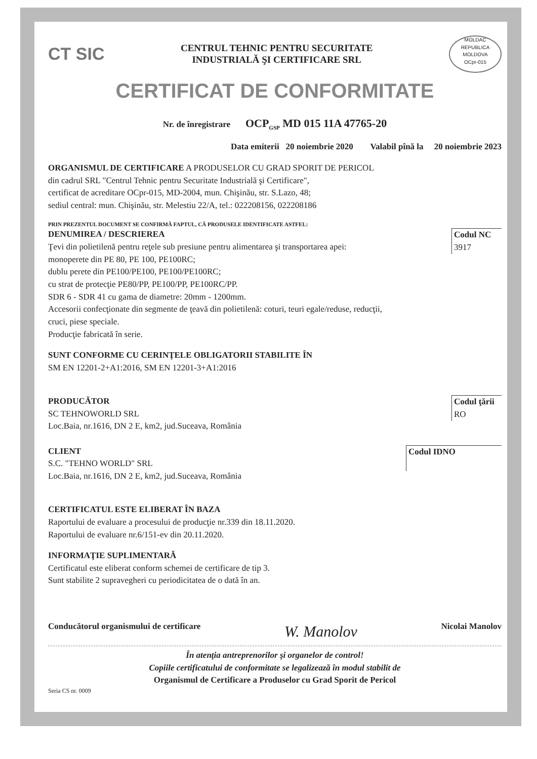CT SIC
CENTRUL TEHNIC PENTRU SECURITATE
INDUSTRIALĂ ŞI CERTIFICARE SRL
MOLDAC
REPUBLICA MOLDOVA
OCpr-015
CERTIFICAT DE CONFORMITATE
Nr. de înregistrare OCP<sub>GSP</sub> MD 015 11A 47765-20
Data emiterii 20 noiembrie 2020 Valabil pînă la 20 noiembrie 2023
ORGANISMUL DE CERTIFICARE A PRODUSELOR CU GRAD SPORIT DE PERICOL
din cadrul SRL "Centrul Tehnic pentru Securitate Industrială şi Certificare",
certificat de acreditare OCpr-015, MD-2004, mun. Chişinău, str. S.Lazo, 48;
sediul central: mun. Chişinău, str. Melestiu 22/A, tel.: 022208156, 022208186
PRIN PREZENTUL DOCUMENT SE CONFIRMĂ FAPTUL, CĂ PRODUSELE IDENTIFICATE ASTFEL:
DENUMIREA / DESCRIEREA
Ţevi din polietilenă pentru reţele sub presiune pentru alimentarea şi transportarea apei:
monoperete din PE 80, PE 100, PE100RC;
dublu perete din PE100/PE100, PE100/PE100RC;
cu strat de protecţie PE80/PP, PE100/PP, PE100RC/PP.
SDR 6 - SDR 41 cu gama de diametre: 20mm - 1200mm.
Accesorii confecţionate din segmente de ţeavă din polietilenă: coturi, teuri egale/reduse, reducţii,
cruci, piese speciale.
Producţie fabricată în serie.
Codul NC
3917
SUNT CONFORME CU CERINŢELE OBLIGATORII STABILITE ÎN
SM EN 12201-2+A1:2016, SM EN 12201-3+A1:2016
PRODUCĂTOR
SC TEHNOWORLD SRL
Loc.Baia, nr.1616, DN 2 E, km2, jud.Suceava, România
Codul ţării
RO
CLIENT
S.C. "TEHNO WORLD" SRL
Loc.Baia, nr.1616, DN 2 E, km2, jud.Suceava, România
Codul IDNO
CERTIFICATUL ESTE ELIBERAT ÎN BAZA
Raportului de evaluare a procesului de producţie nr.339 din 18.11.2020.
Raportului de evaluare nr.6/151-ev din 20.11.2020.
INFORMAŢIE SUPLIMENTARĂ
Certificatul este eliberat conform schemei de certificare de tip 3.
Sunt stabilite 2 supravegheri cu periodicitatea de o dată în an.
Conducătorul organismului de certificare W. Manolov Nicolai Manolov
În atenţia antreprenorilor şi organelor de control!
Copiile certificatului de conformitate se legalizează în modul stabilit de
Organismul de Certificare a Produselor cu Grad Sporit de Pericol
Seria CS nr. 0009